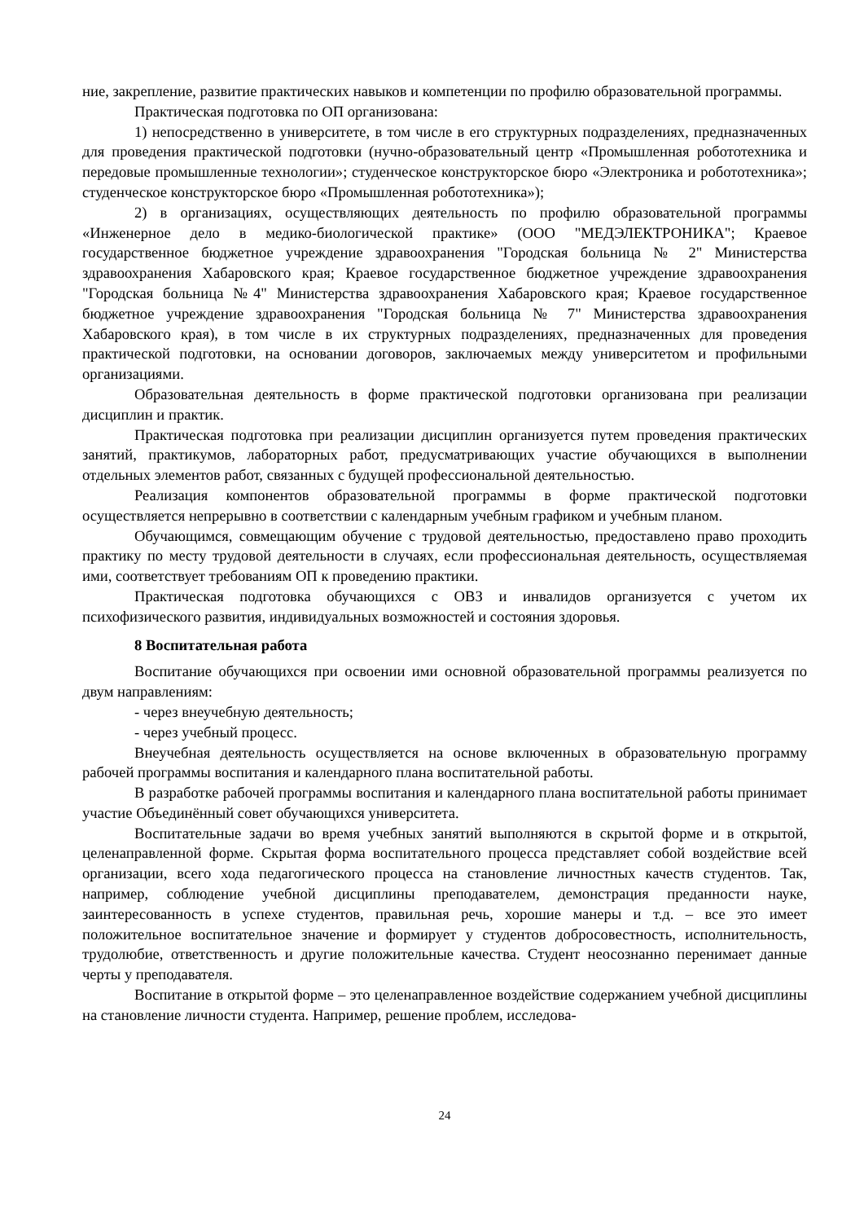ние, закрепление, развитие практических навыков и компетенции по профилю образовательной программы.
Практическая подготовка по ОП организована:
1) непосредственно в университете, в том числе в его структурных подразделениях, предназначенных для проведения практической подготовки (нучно-образовательный центр «Промышленная робототехника и передовые промышленные технологии»; студенческое конструкторское бюро «Электроника и робототехника»; студенческое конструкторское бюро «Промышленная робототехника»);
2) в организациях, осуществляющих деятельность по профилю образовательной программы «Инженерное дело в медико-биологической практике» (ООО "МЕДЭЛЕКТРОНИКА"; Краевое государственное бюджетное учреждение здравоохранения "Городская больница № 2" Министерства здравоохранения Хабаровского края; Краевое государственное бюджетное учреждение здравоохранения "Городская больница №4" Министерства здравоохранения Хабаровского края; Краевое государственное бюджетное учреждение здравоохранения "Городская больница № 7" Министерства здравоохранения Хабаровского края), в том числе в их структурных подразделениях, предназначенных для проведения практической подготовки, на основании договоров, заключаемых между университетом и профильными организациями.
Образовательная деятельность в форме практической подготовки организована при реализации дисциплин и практик.
Практическая подготовка при реализации дисциплин организуется путем проведения практических занятий, практикумов, лабораторных работ, предусматривающих участие обучающихся в выполнении отдельных элементов работ, связанных с будущей профессиональной деятельностью.
Реализация компонентов образовательной программы в форме практической подготовки осуществляется непрерывно в соответствии с календарным учебным графиком и учебным планом.
Обучающимся, совмещающим обучение с трудовой деятельностью, предоставлено право проходить практику по месту трудовой деятельности в случаях, если профессиональная деятельность, осуществляемая ими, соответствует требованиям ОП к проведению практики.
Практическая подготовка обучающихся с ОВЗ и инвалидов организуется с учетом их психофизического развития, индивидуальных возможностей и состояния здоровья.
8 Воспитательная работа
Воспитание обучающихся при освоении ими основной образовательной программы реализуется по двум направлениям:
- через внеучебную деятельность;
- через учебный процесс.
Внеучебная деятельность осуществляется на основе включенных в образовательную программу рабочей программы воспитания и календарного плана воспитательной работы.
В разработке рабочей программы воспитания и календарного плана воспитательной работы принимает участие Объединённый совет обучающихся университета.
Воспитательные задачи во время учебных занятий выполняются в скрытой форме и в открытой, целенаправленной форме. Скрытая форма воспитательного процесса представляет собой воздействие всей организации, всего хода педагогического процесса на становление личностных качеств студентов. Так, например, соблюдение учебной дисциплины преподавателем, демонстрация преданности науке, заинтересованность в успехе студентов, правильная речь, хорошие манеры и т.д. – все это имеет положительное воспитательное значение и формирует у студентов добросовестность, исполнительность, трудолюбие, ответственность и другие положительные качества. Студент неосознанно перенимает данные черты у преподавателя.
Воспитание в открытой форме – это целенаправленное воздействие содержанием учебной дисциплины на становление личности студента. Например, решение проблем, исследова-
24